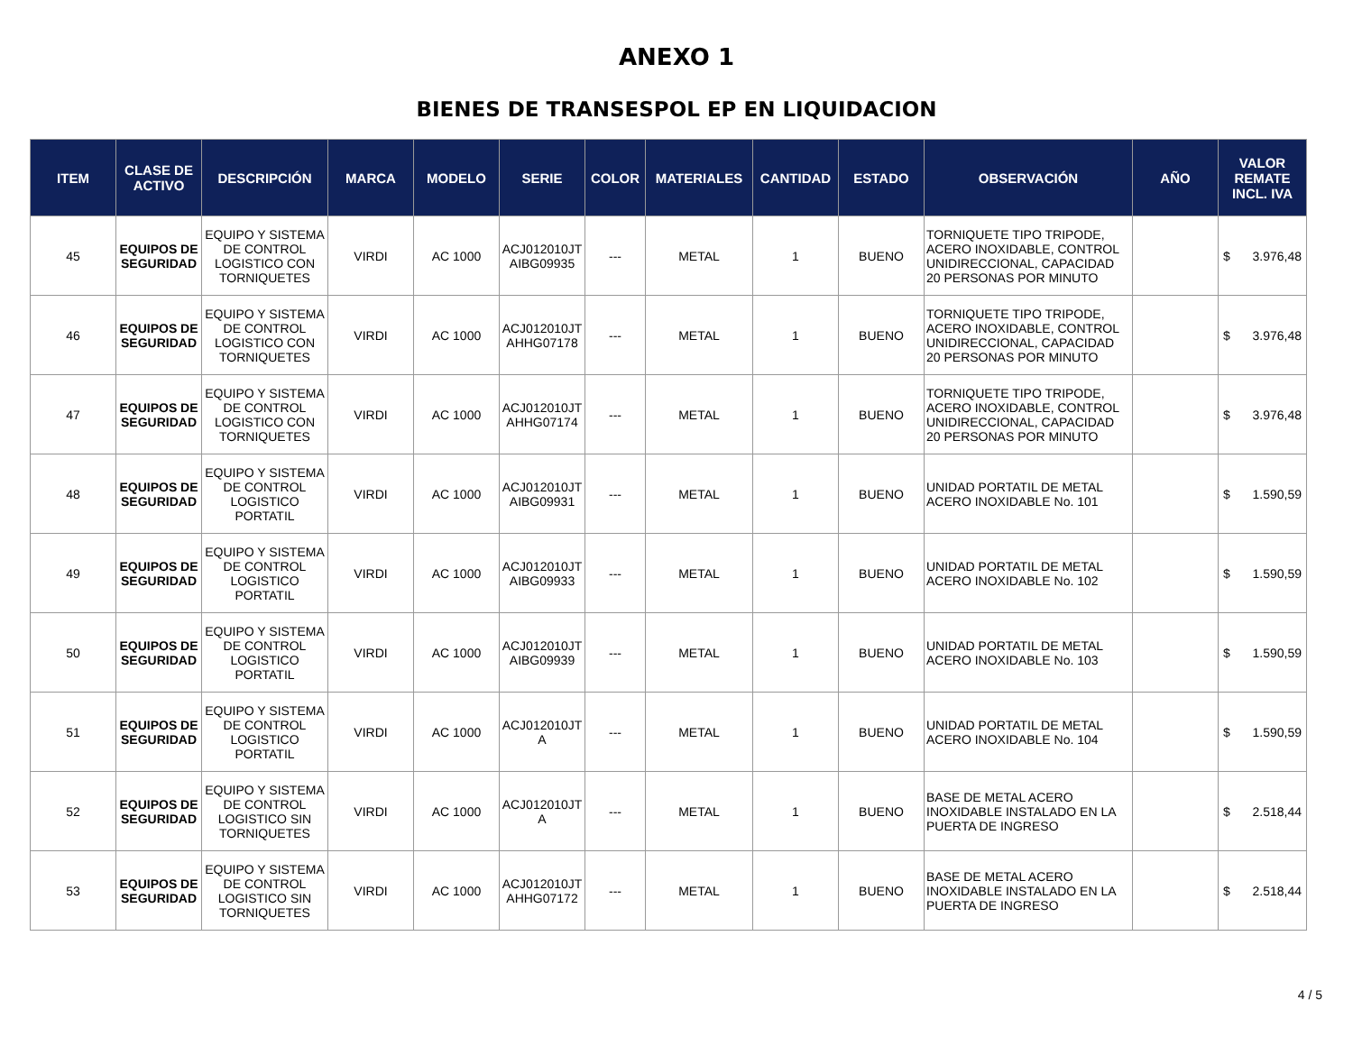ANEXO 1
BIENES DE TRANSESPOL EP EN LIQUIDACION
| ITEM | CLASE DE ACTIVO | DESCRIPCIÓN | MARCA | MODELO | SERIE | COLOR | MATERIALES | CANTIDAD | ESTADO | OBSERVACIÓN | AÑO | VALOR REMATE INCL. IVA |
| --- | --- | --- | --- | --- | --- | --- | --- | --- | --- | --- | --- | --- |
| 45 | EQUIPOS DE SEGURIDAD | EQUIPO Y SISTEMA DE CONTROL LOGISTICO CON TORNIQUETES | VIRDI | AC 1000 | ACJ012010JT AIBG09935 | --- | METAL | 1 | BUENO | TORNIQUETE TIPO TRIPODE, ACERO INOXIDABLE, CONTROL UNIDIRECCIONAL, CAPACIDAD 20 PERSONAS POR MINUTO | | $ 3.976,48 |
| 46 | EQUIPOS DE SEGURIDAD | EQUIPO Y SISTEMA DE CONTROL LOGISTICO CON TORNIQUETES | VIRDI | AC 1000 | ACJ012010JT AHHG07178 | --- | METAL | 1 | BUENO | TORNIQUETE TIPO TRIPODE, ACERO INOXIDABLE, CONTROL UNIDIRECCIONAL, CAPACIDAD 20 PERSONAS POR MINUTO | | $ 3.976,48 |
| 47 | EQUIPOS DE SEGURIDAD | EQUIPO Y SISTEMA DE CONTROL LOGISTICO CON TORNIQUETES | VIRDI | AC 1000 | ACJ012010JT AHHG07174 | --- | METAL | 1 | BUENO | TORNIQUETE TIPO TRIPODE, ACERO INOXIDABLE, CONTROL UNIDIRECCIONAL, CAPACIDAD 20 PERSONAS POR MINUTO | | $ 3.976,48 |
| 48 | EQUIPOS DE SEGURIDAD | EQUIPO Y SISTEMA DE CONTROL LOGISTICO PORTATIL | VIRDI | AC 1000 | ACJ012010JT AIBG09931 | --- | METAL | 1 | BUENO | UNIDAD PORTATIL DE METAL ACERO INOXIDABLE No. 101 | | $ 1.590,59 |
| 49 | EQUIPOS DE SEGURIDAD | EQUIPO Y SISTEMA DE CONTROL LOGISTICO PORTATIL | VIRDI | AC 1000 | ACJ012010JT AIBG09933 | --- | METAL | 1 | BUENO | UNIDAD PORTATIL DE METAL ACERO INOXIDABLE No. 102 | | $ 1.590,59 |
| 50 | EQUIPOS DE SEGURIDAD | EQUIPO Y SISTEMA DE CONTROL LOGISTICO PORTATIL | VIRDI | AC 1000 | ACJ012010JT AIBG09939 | --- | METAL | 1 | BUENO | UNIDAD PORTATIL DE METAL ACERO INOXIDABLE No. 103 | | $ 1.590,59 |
| 51 | EQUIPOS DE SEGURIDAD | EQUIPO Y SISTEMA DE CONTROL LOGISTICO PORTATIL | VIRDI | AC 1000 | ACJ012010JT A | --- | METAL | 1 | BUENO | UNIDAD PORTATIL DE METAL ACERO INOXIDABLE No. 104 | | $ 1.590,59 |
| 52 | EQUIPOS DE SEGURIDAD | EQUIPO Y SISTEMA DE CONTROL LOGISTICO SIN TORNIQUETES | VIRDI | AC 1000 | ACJ012010JT A | --- | METAL | 1 | BUENO | BASE DE METAL ACERO INOXIDABLE INSTALADO EN LA PUERTA DE INGRESO | | $ 2.518,44 |
| 53 | EQUIPOS DE SEGURIDAD | EQUIPO Y SISTEMA DE CONTROL LOGISTICO SIN TORNIQUETES | VIRDI | AC 1000 | ACJ012010JT AHHG07172 | --- | METAL | 1 | BUENO | BASE DE METAL ACERO INOXIDABLE INSTALADO EN LA PUERTA DE INGRESO | | $ 2.518,44 |
4 / 5